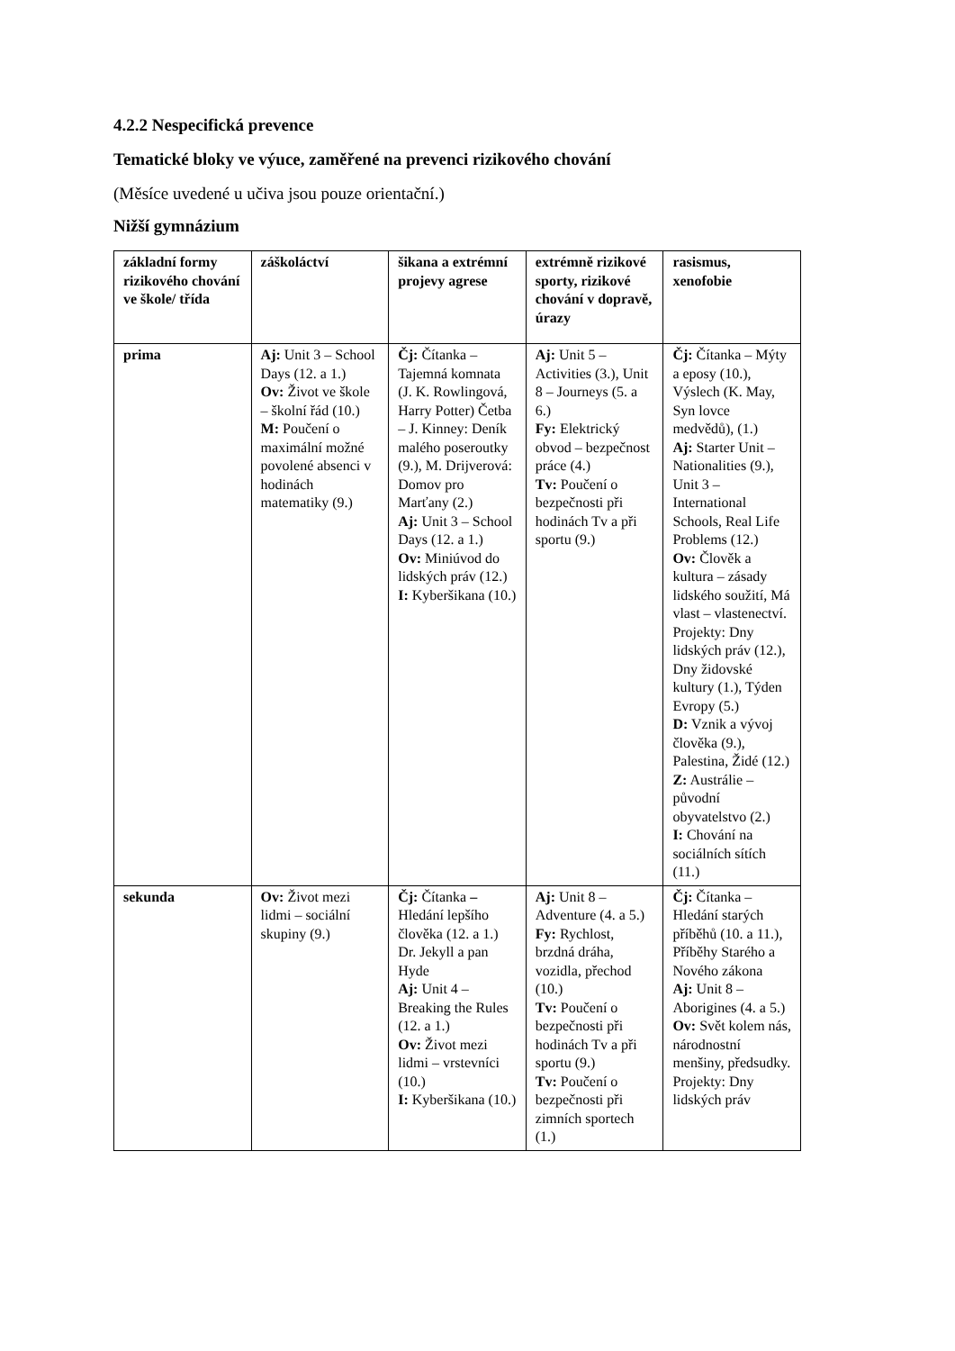4.2.2 Nespecifická prevence
Tematické bloky ve výuce, zaměřené na prevenci rizikového chování
(Měsíce uvedené u učiva jsou pouze orientační.)
Nižší gymnázium
| základní formy rizikového chování ve škole/ třída | záškoláctví | šikana a extrémní projevy agrese | extrémně rizikové sporty, rizikové chování v dopravě, úrazy | rasismus, xenofobie |
| --- | --- | --- | --- | --- |
| prima | Aj: Unit 3 – School Days (12. a 1.) Ov: Život ve škole – školní řád (10.) M: Poučení o maximální možné povolené absenci v hodinách matematiky (9.) | Čj: Čítanka – Tajemná komnata (J. K. Rowlingová, Harry Potter) Četba – J. Kinney: Deník malého poseroutky (9.), M. Drijverová: Domov pro Marťany (2.) Aj: Unit 3 – School Days (12. a 1.) Ov: Miniúvod do lidských práv (12.) I: Kyberšikana (10.) | Aj: Unit 5 – Activities (3.), Unit 8 – Journeys (5. a 6.) Fy: Elektrický obvod – bezpečnost práce (4.) Tv: Poučení o bezpečnosti při hodinách Tv a při sportu (9.) | Čj: Čítanka – Mýty a eposy (10.), Výslech (K. May, Syn lovce medvědů), (1.) Aj: Starter Unit – Nationalities (9.), Unit 3 – International Schools, Real Life Problems (12.) Ov: Člověk a kultura – zásady lidského soužití, Má vlast – vlastenectví. Projekty: Dny lidských práv (12.), Dny židovské kultury (1.), Týden Evropy (5.) D: Vznik a vývoj člověka (9.), Palestina, Židé (12.) Z: Austrálie – původní obyvatelstvo (2.) I: Chování na sociálních sítích (11.) |
| sekunda | Ov: Život mezi lidmi – sociální skupiny (9.) | Čj: Čítanka – Hledání lepšího člověka (12. a 1.) Dr. Jekyll a pan Hyde Aj: Unit 4 – Breaking the Rules (12. a 1.) Ov: Život mezi lidmi – vrstevníci (10.) I: Kyberšikana (10.) | Aj: Unit 8 – Adventure (4. a 5.) Fy: Rychlost, brzdná dráha, vozidla, přechod (10.) Tv: Poučení o bezpečnosti při hodinách Tv a při sportu (9.) Tv: Poučení o bezpečnosti při zimních sportech (1.) | Čj: Čítanka – Hledání starých příběhů (10. a 11.), Příběhy Starého a Nového zákona Aj: Unit 8 – Aborigines (4. a 5.) Ov: Svět kolem nás, národnostní menšiny, předsudky. Projekty: Dny lidských práv |